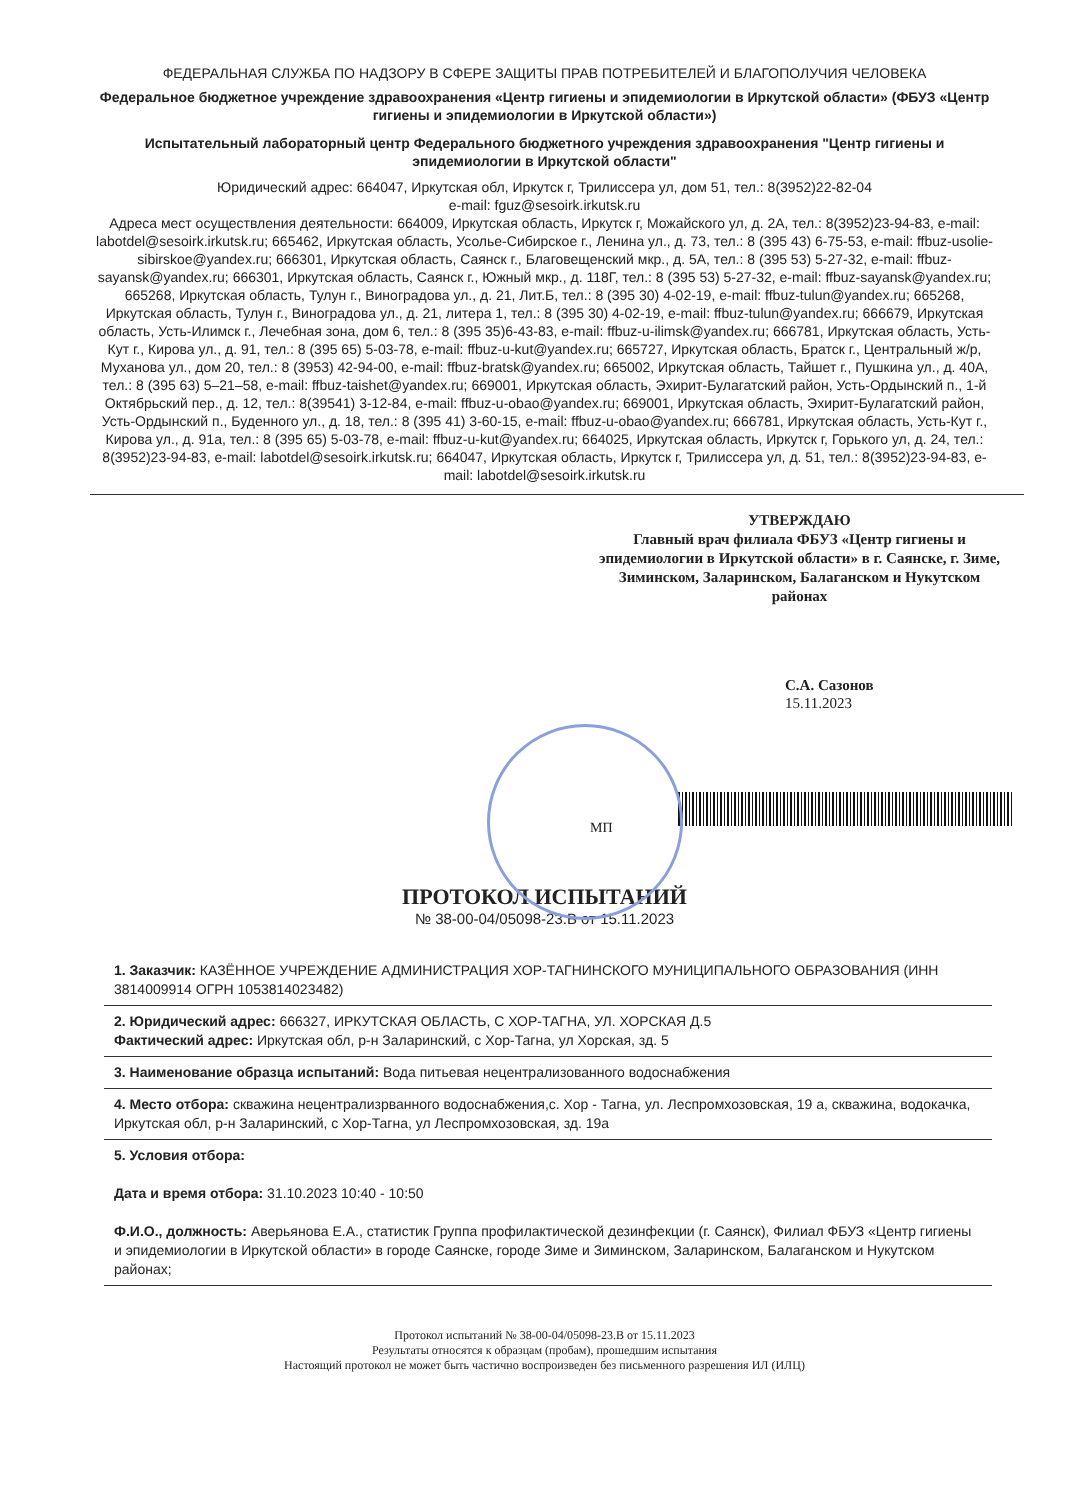ФЕДЕРАЛЬНАЯ СЛУЖБА ПО НАДЗОРУ В СФЕРЕ ЗАЩИТЫ ПРАВ ПОТРЕБИТЕЛЕЙ И БЛАГОПОЛУЧИЯ ЧЕЛОВЕКА
Федеральное бюджетное учреждение здравоохранения «Центр гигиены и эпидемиологии в Иркутской области» (ФБУЗ «Центр гигиены и эпидемиологии в Иркутской области»)
Испытательный лабораторный центр Федерального бюджетного учреждения здравоохранения "Центр гигиены и эпидемиологии в Иркутской области"
Юридический адрес: 664047, Иркутская обл, Иркутск г, Трилиссера ул, дом 51, тел.: 8(3952)22-82-04
e-mail: fguz@sesoirk.irkutsk.ru
Адреса мест осуществления деятельности: 664009, Иркутская область, Иркутск г, Можайского ул, д. 2А, тел.: 8(3952)23-94-83, e-mail: labotdel@sesoirk.irkutsk.ru; 665462, Иркутская область, Усолье-Сибирское г., Ленина ул., д. 73, тел.: 8 (395 43) 6-75-53, e-mail: ffbuz-usolie-sibirskoe@yandex.ru; 666301, Иркутская область, Саянск г., Благовещенский мкр., д. 5А, тел.: 8 (395 53) 5-27-32, e-mail: ffbuz-sayansk@yandex.ru; 666301, Иркутская область, Саянск г., Южный мкр., д. 118Г, тел.: 8 (395 53) 5-27-32, e-mail: ffbuz-sayansk@yandex.ru; 665268, Иркутская область, Тулун г., Виноградова ул., д. 21, Лит.Б, тел.: 8 (395 30) 4-02-19, e-mail: ffbuz-tulun@yandex.ru; 665268, Иркутская область, Тулун г., Виноградова ул., д. 21, литера 1, тел.: 8 (395 30) 4-02-19, e-mail: ffbuz-tulun@yandex.ru; 666679, Иркутская область, Усть-Илимск г., Лечебная зона, дом 6, тел.: 8 (395 35)6-43-83, e-mail: ffbuz-u-ilimsk@yandex.ru; 666781, Иркутская область, Усть-Кут г., Кирова ул., д. 91, тел.: 8 (395 65) 5-03-78, e-mail: ffbuz-u-kut@yandex.ru; 665727, Иркутская область, Братск г., Центральный ж/р, Муханова ул., дом 20, тел.: 8 (3953) 42-94-00, e-mail: ffbuz-bratsk@yandex.ru; 665002, Иркутская область, Тайшет г., Пушкина ул., д. 40А, тел.: 8 (395 63) 5–21–58, e-mail: ffbuz-taishet@yandex.ru; 669001, Иркутская область, Эхирит-Булагатский район, Усть-Ордынский п., 1-й Октябрьский пер., д. 12, тел.: 8(39541) 3-12-84, e-mail: ffbuz-u-obao@yandex.ru; 669001, Иркутская область, Эхирит-Булагатский район, Усть-Ордынский п., Буденного ул., д. 18, тел.: 8 (395 41) 3-60-15, e-mail: ffbuz-u-obao@yandex.ru; 666781, Иркутская область, Усть-Кут г., Кирова ул., д. 91а, тел.: 8 (395 65) 5-03-78, e-mail: ffbuz-u-kut@yandex.ru; 664025, Иркутская область, Иркутск г, Горького ул, д. 24, тел.: 8(3952)23-94-83, e-mail: labotdel@sesoirk.irkutsk.ru; 664047, Иркутская область, Иркутск г, Трилиссера ул, д. 51, тел.: 8(3952)23-94-83, e-mail: labotdel@sesoirk.irkutsk.ru
УТВЕРЖДАЮ
Главный врач филиала ФБУЗ «Центр гигиены и эпидемиологии в Иркутской области» в г. Саянске, г. Зиме, Зиминском, Заларинском, Балаганском и Нукутском районах
МП
С.А. Сазонов
15.11.2023
ПРОТОКОЛ ИСПЫТАНИЙ
№ 38-00-04/05098-23.В от 15.11.2023
1. Заказчик: КАЗЁННОЕ УЧРЕЖДЕНИЕ АДМИНИСТРАЦИЯ ХОР-ТАГНИНСКОГО МУНИЦИПАЛЬНОГО ОБРАЗОВАНИЯ (ИНН 3814009914 ОГРН 1053814023482)
2. Юридический адрес: 666327, ИРКУТСКАЯ ОБЛАСТЬ, С ХОР-ТАГНА, УЛ. ХОРСКАЯ Д.5
Фактический адрес: Иркутская обл, р-н Заларинский, с Хор-Тагна, ул Хорская, зд. 5
3. Наименование образца испытаний: Вода питьевая нецентрализованного водоснабжения
4. Место отбора: скважина нецентрализрванного водоснабжения,с. Хор - Тагна, ул. Леспромхозовская, 19 а, скважина, водокачка, Иркутская обл, р-н Заларинский, с Хор-Тагна, ул Леспромхозовская, зд. 19а
5. Условия отбора:
Дата и время отбора: 31.10.2023 10:40 - 10:50
Ф.И.О., должность: Аверьянова Е.А., статистик Группа профилактической дезинфекции (г. Саянск), Филиал ФБУЗ «Центр гигиены и эпидемиологии в Иркутской области» в городе Саянске, городе Зиме и Зиминском, Заларинском, Балаганском и Нукутском районах;
Протокол испытаний № 38-00-04/05098-23.В от 15.11.2023
Результаты относятся к образцам (пробам), прошедшим испытания
Настоящий протокол не может быть частично воспроизведен без письменного разрешения ИЛ (ИЛЦ)